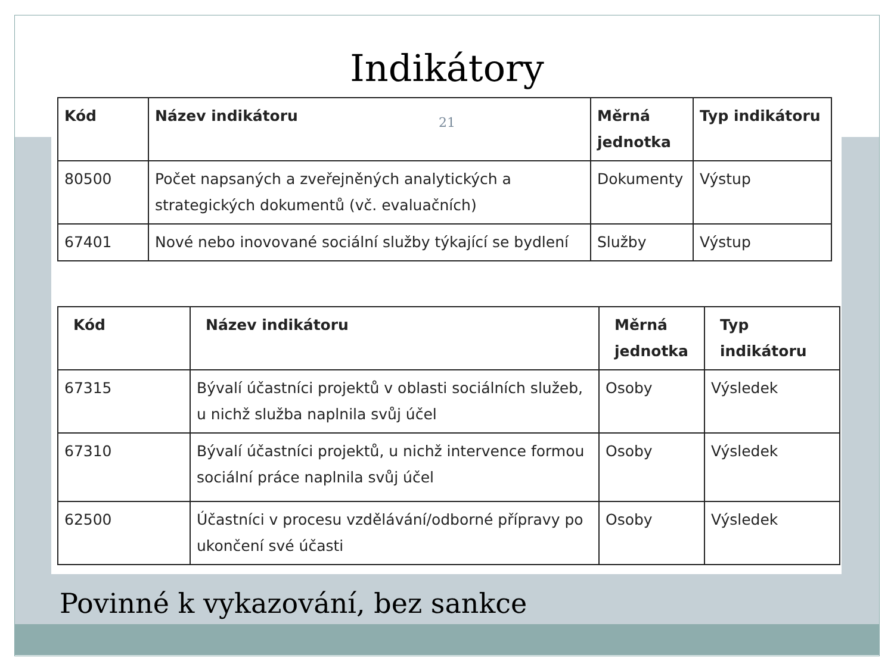Indikátory
21
| Kód | Název indikátoru | Měrná jednotka | Typ indikátoru |
| --- | --- | --- | --- |
| 80500 | Počet napsaných a zveřejněných analytických a strategických dokumentů (vč. evaluačních) | Dokumenty | Výstup |
| 67401 | Nové nebo inovované sociální služby týkající se bydlení | Služby | Výstup |
| Kód | Název indikátoru | Měrná jednotka | Typ indikátoru |
| --- | --- | --- | --- |
| 67315 | Bývalí účastníci projektů v oblasti sociálních služeb, u nichž služba naplnila svůj účel | Osoby | Výsledek |
| 67310 | Bývalí účastníci projektů, u nichž intervence formou sociální práce naplnila svůj účel | Osoby | Výsledek |
| 62500 | Účastníci v procesu vzdělávání/odborné přípravy po ukončení své účasti | Osoby | Výsledek |
Povinné k vykazování, bez sankce